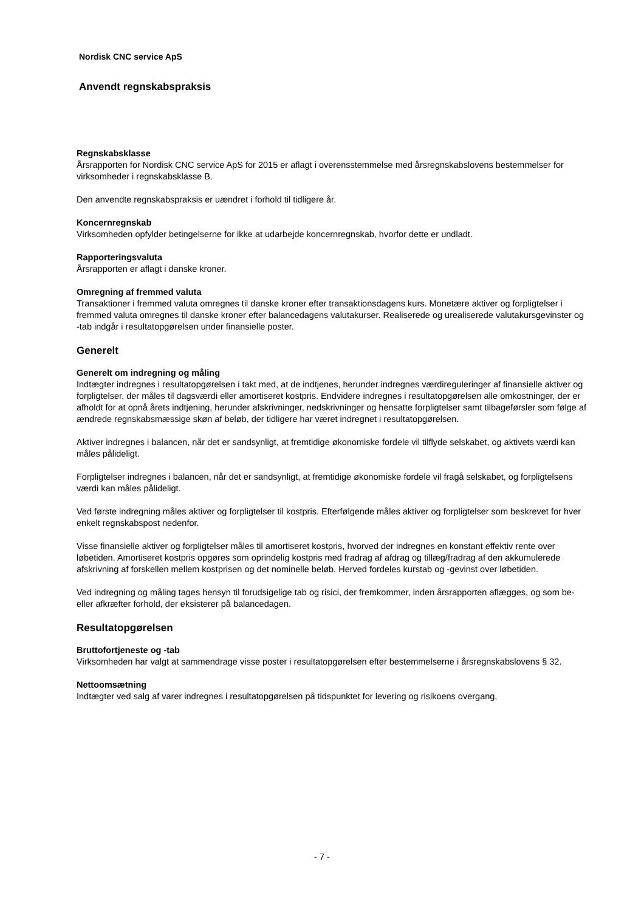Nordisk CNC service ApS
Anvendt regnskabspraksis
Regnskabsklasse
Årsrapporten for Nordisk CNC service ApS for 2015 er aflagt i overensstemmelse med årsregnskabslovens bestemmelser for virksomheder i regnskabsklasse B.
Den anvendte regnskabspraksis er uændret i forhold til tidligere år.
Koncernregnskab
Virksomheden opfylder betingelserne for ikke at udarbejde koncernregnskab, hvorfor dette er undladt.
Rapporteringsvaluta
Årsrapporten er aflagt i danske kroner.
Omregning af fremmed valuta
Transaktioner i fremmed valuta omregnes til danske kroner efter transaktionsdagens kurs. Monetære aktiver og forpligtelser i fremmed valuta omregnes til danske kroner efter balancedagens valutakurser. Realiserede og urealiserede valutakursgevinster og -tab indgår i resultatopgørelsen under finansielle poster.
Generelt
Generelt om indregning og måling
Indtægter indregnes i resultatopgørelsen i takt med, at de indtjenes, herunder indregnes værdireguleringer af finansielle aktiver og forpligtelser, der måles til dagsværdi eller amortiseret kostpris. Endvidere indregnes i resultatopgørelsen alle omkostninger, der er afholdt for at opnå årets indtjening, herunder afskrivninger, nedskrivninger og hensatte forpligtelser samt tilbageførsler som følge af ændrede regnskabsmæssige skøn af beløb, der tidligere har været indregnet i resultatopgørelsen.
Aktiver indregnes i balancen, når det er sandsynligt, at fremtidige økonomiske fordele vil tilflyde selskabet, og aktivets værdi kan måles pålideligt.
Forpligtelser indregnes i balancen, når det er sandsynligt, at fremtidige økonomiske fordele vil fragå selskabet, og forpligtelsens værdi kan måles pålideligt.
Ved første indregning måles aktiver og forpligtelser til kostpris. Efterfølgende måles aktiver og forpligtelser som beskrevet for hver enkelt regnskabspost nedenfor.
Visse finansielle aktiver og forpligtelser måles til amortiseret kostpris, hvorved der indregnes en konstant effektiv rente over løbetiden. Amortiseret kostpris opgøres som oprindelig kostpris med fradrag af afdrag og tillæg/fradrag af den akkumulerede afskrivning af forskellen mellem kostprisen og det nominelle beløb. Herved fordeles kurstab og -gevinst over løbetiden.
Ved indregning og måling tages hensyn til forudsigelige tab og risici, der fremkommer, inden årsrapporten aflægges, og som be- eller afkræfter forhold, der eksisterer på balancedagen.
Resultatopgørelsen
Bruttofortjeneste og -tab
Virksomheden har valgt at sammendrage visse poster i resultatopgørelsen efter bestemmelserne i årsregnskabslovens § 32.
Nettoomsætning
Indtægter ved salg af varer indregnes i resultatopgørelsen på tidspunktet for levering og risikoens overgang,
- 7 -